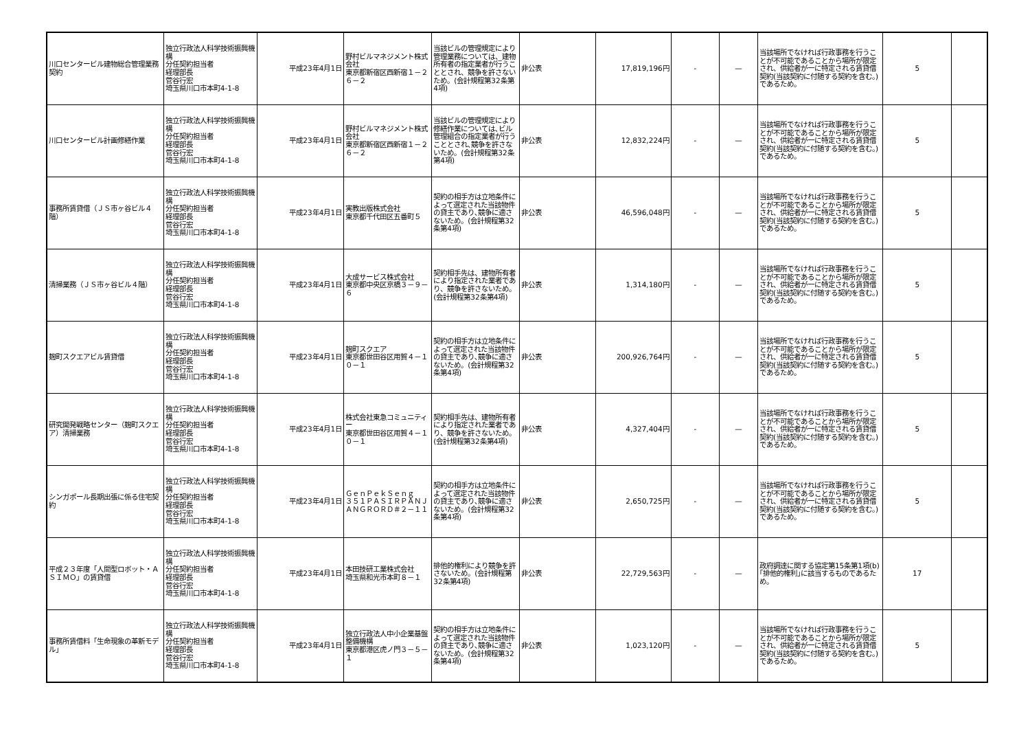| 川口センタービル建物総合管理業務契約 | 独立行政法人科学技術振興機構 分任契約担当者 経理部長 菅谷行宏 埼玉県川口市本町4-1-8 | 平成23年4月1日 | 野村ビルマネジメント株式会社 東京都新宿区西新宿１－２６－２ | 当該ビルの管理規定により管理業務については、建物所有者の指定業者が行うこととされ、競争を許さないため。(会計規程第32条第4項) | 非公表 | 17,819,196円 | - | — | 当該場所でなければ行政事務を行うことが不可能であることから場所が限定され、供給者が一に特定される賃貸借契約(当該契約に付随する契約を含む。)であるため。 | 5 | |
| 川口センタービル計画修繕作業 | 独立行政法人科学技術振興機構 分任契約担当者 経理部長 菅谷行宏 埼玉県川口市本町4-1-8 | 平成23年4月1日 | 野村ビルマネジメント株式会社 東京都新宿区西新宿１－２６－２ | 当該ビルの管理規定により修繕作業については､ビル管理組合の指定業者が行うこととされ､競争を許さないため。(会計規程第32条第4項) | 非公表 | 12,832,224円 | - | — | 当該場所でなければ行政事務を行うことが不可能であることから場所が限定され、供給者が一に特定される賃貸借契約(当該契約に付随する契約を含む。)であるため。 | 5 | |
| 事務所賃貸借（ＪＳ市ヶ谷ビル４階） | 独立行政法人科学技術振興機構 分任契約担当者 経理部長 菅谷行宏 埼玉県川口市本町4-1-8 | 平成23年4月1日 | 実教出版株式会社 東京都千代田区五番町５ | 契約の相手方は立地条件によって選定された当該物件の貸主であり､競争に適さないため。(会計規程第32条第4項) | 非公表 | 46,596,048円 | - | — | 当該場所でなければ行政事務を行うことが不可能であることから場所が限定され、供給者が一に特定される賃貸借契約(当該契約に付随する契約を含む。)であるため。 | 5 | |
| 清掃業務（ＪＳ市ヶ谷ビル４階） | 独立行政法人科学技術振興機構 分任契約担当者 経理部長 菅谷行宏 埼玉県川口市本町4-1-8 | 平成23年4月1日 | 大成サービス株式会社 東京都中央区京橋３－９－６ | 契約相手先は、建物所有者により指定された業者であり、競争を許さないため。(会計規程第32条第4項) | 非公表 | 1,314,180円 | - | — | 当該場所でなければ行政事務を行うことが不可能であることから場所が限定され、供給者が一に特定される賃貸借契約(当該契約に付随する契約を含む。)であるため。 | 5 | |
| 麹町スクエアビル賃貸借 | 独立行政法人科学技術振興機構 分任契約担当者 経理部長 菅谷行宏 埼玉県川口市本町4-1-8 | 平成23年4月1日 | 麹町スクエア 東京都世田谷区用賀４－１０－１ | 契約の相手方は立地条件によって選定された当該物件の貸主であり､競争に適さないため。(会計規程第32条第4項) | 非公表 | 200,926,764円 | - | — | 当該場所でなければ行政事務を行うことが不可能であることから場所が限定され、供給者が一に特定される賃貸借契約(当該契約に付随する契約を含む。)であるため。 | 5 | |
| 研究開発戦略センター（麹町スクエア）清掃業務 | 独立行政法人科学技術振興機構 分任契約担当者 経理部長 菅谷行宏 埼玉県川口市本町4-1-8 | 平成23年4月1日 | 株式会社東急コミュニティー 東京都世田谷区用賀４－１０－１ | 契約相手先は、建物所有者により指定された業者であり、競争を許さないため。(会計規程第32条第4項) | 非公表 | 4,327,404円 | - | — | 当該場所でなければ行政事務を行うことが不可能であることから場所が限定され、供給者が一に特定される賃貸借契約(当該契約に付随する契約を含む。)であるため。 | 5 | |
| シンガポール長期出張に係る住宅契約 | 独立行政法人科学技術振興機構 分任契約担当者 経理部長 菅谷行宏 埼玉県川口市本町4-1-8 | 平成23年4月1日 | ＧｅｎＰｅｋＳｅｎｇ ３５１ＰＡＳＩＲＰＡＮＪＡＮＧＲＯＲＤ＃２－１１ | 契約の相手方は立地条件によって選定された当該物件の貸主であり､競争に適さないため。(会計規程第32条第4項) | 非公表 | 2,650,725円 | - | — | 当該場所でなければ行政事務を行うことが不可能であることから場所が限定され、供給者が一に特定される賃貸借契約(当該契約に付随する契約を含む。)であるため。 | 5 | |
| 平成２３年度「人間型ロボット・ＡＳＩＭＯ」の賃貸借 | 独立行政法人科学技術振興機構 分任契約担当者 経理部長 菅谷行宏 埼玉県川口市本町4-1-8 | 平成23年4月1日 | 本田技研工業株式会社 埼玉県和光市本町８－１ | 排他的権利により競争を許さないため。(会計規程第32条第4項) | 非公表 | 22,729,563円 | - | — | 政府調達に関する協定第15条第1項(b)｢排他的権利｣に該当するものであるため。 | 17 | |
| 事務所賃借料「生命現象の革新モデル」 | 独立行政法人科学技術振興機構 分任契約担当者 経理部長 菅谷行宏 埼玉県川口市本町4-1-8 | 平成23年4月1日 | 独立行政法人中小企業基盤整備機構 東京都港区虎ノ門３－５－１ | 契約の相手方は立地条件によって選定された当該物件の貸主であり､競争に適さないため。(会計規程第32条第4項) | 非公表 | 1,023,120円 | - | — | 当該場所でなければ行政事務を行うことが不可能であることから場所が限定され、供給者が一に特定される賃貸借契約(当該契約に付随する契約を含む。)であるため。 | 5 | |